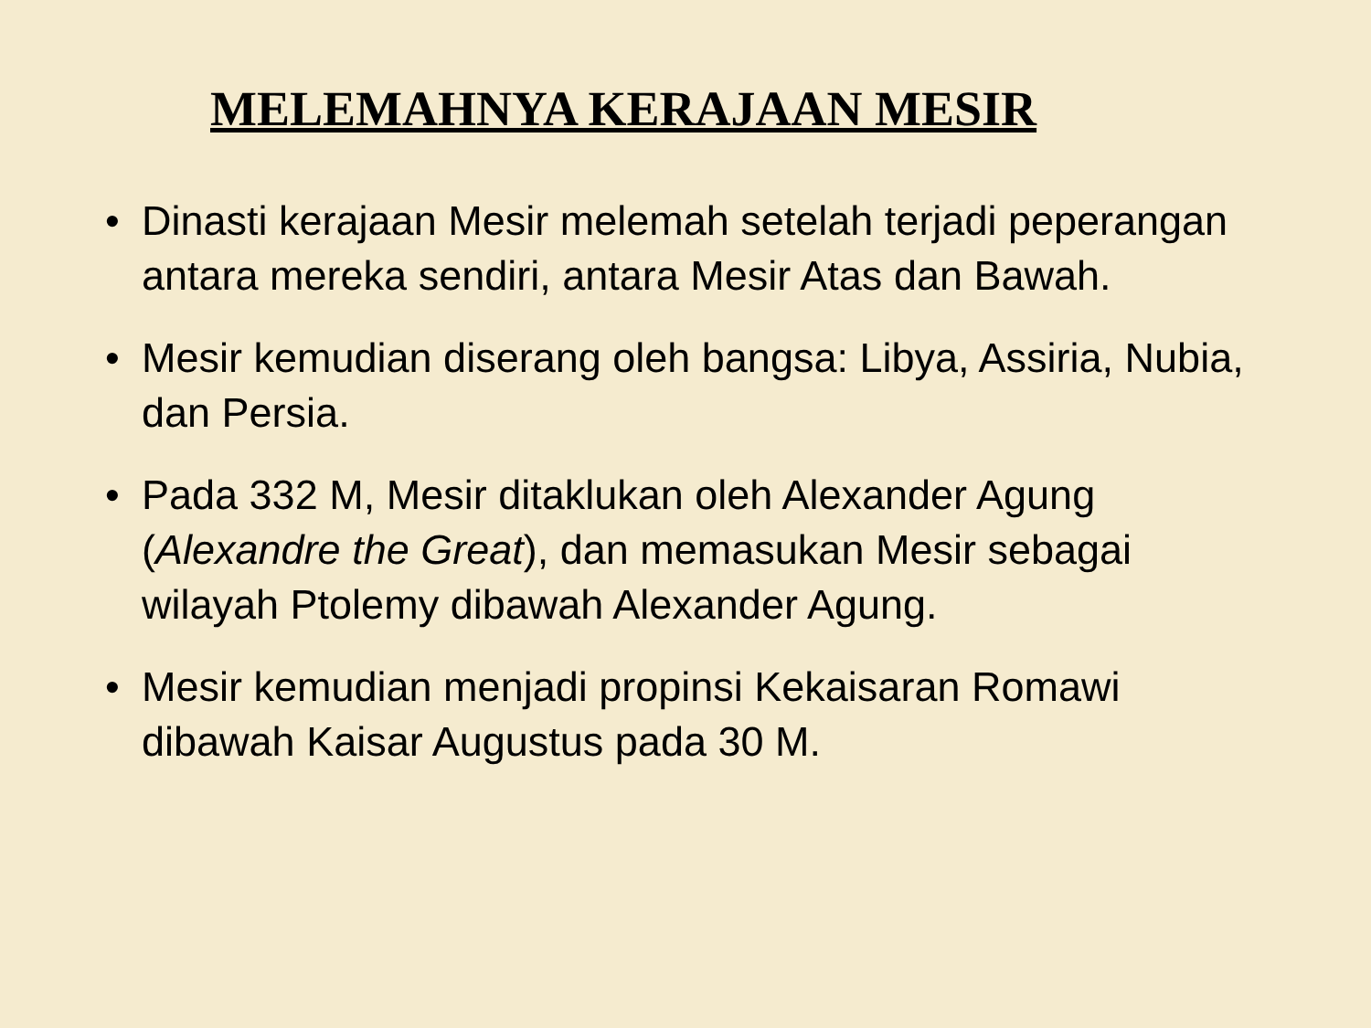MELEMAHNYA KERAJAAN MESIR
• Dinasti kerajaan Mesir melemah setelah terjadi peperangan antara mereka sendiri, antara Mesir Atas dan Bawah.
• Mesir kemudian diserang oleh bangsa: Libya, Assiria, Nubia, dan Persia.
• Pada 332 M, Mesir ditaklukan oleh Alexander Agung (Alexandre the Great), dan memasukan Mesir sebagai wilayah Ptolemy dibawah Alexander Agung.
• Mesir kemudian menjadi propinsi Kekaisaran Romawi dibawah Kaisar Augustus pada 30 M.